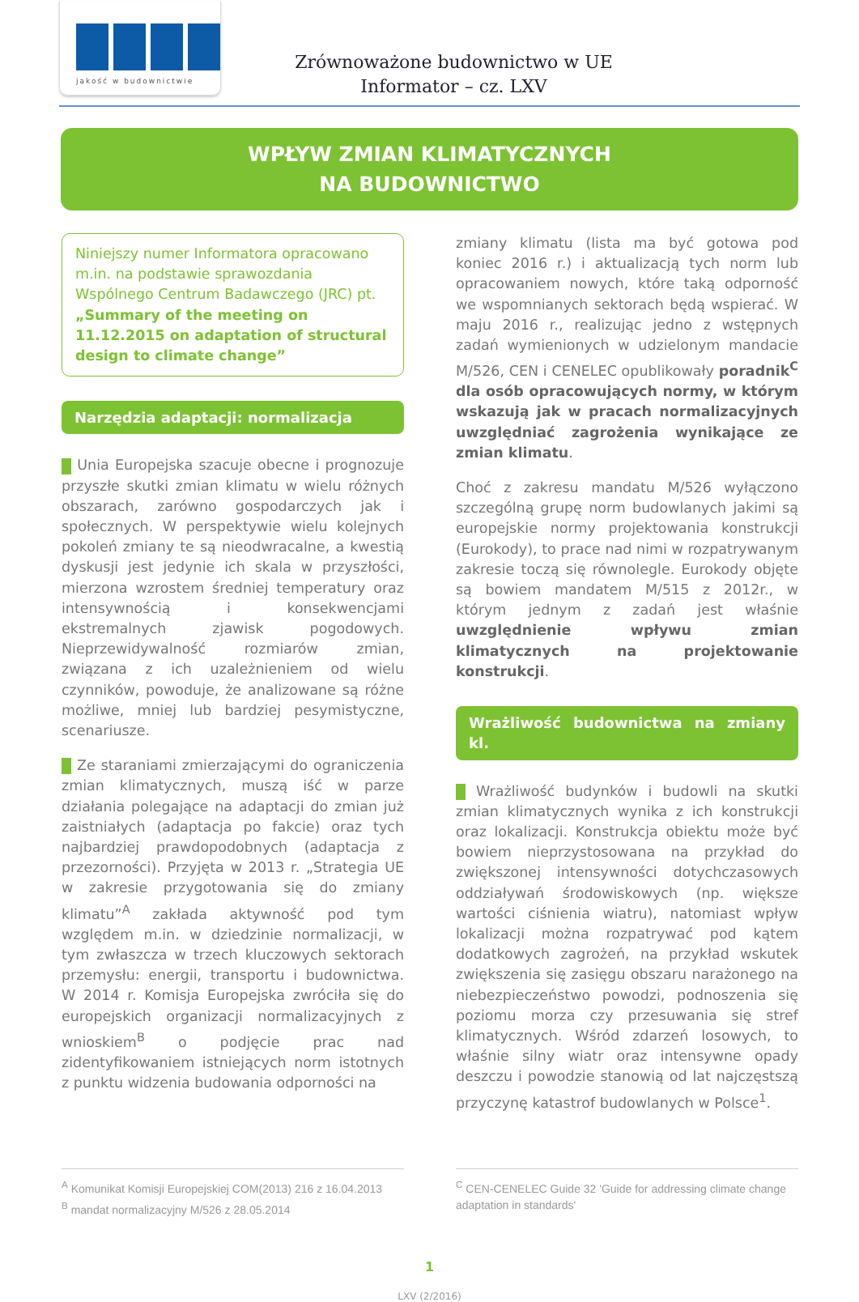jakość w budownictwie
Zrównoważone budownictwo w UE
Informator – cz. LXV
WPŁYW ZMIAN KLIMATYCZNYCH
NA BUDOWNICTWO
Niniejszy numer Informatora opracowano m.in. na podstawie sprawozdania Wspólnego Centrum Badawczego (JRC) pt. „Summary of the meeting on 11.12.2015 on adaptation of structural design to climate change”
Narzędzia adaptacji: normalizacja
Unia Europejska szacuje obecne i prognozuje przyszłe skutki zmian klimatu w wielu różnych obszarach, zarówno gospodarczych jak i społecznych. W perspektywie wielu kolejnych pokoleń zmiany te są nieodwracalne, a kwestią dyskusji jest jedynie ich skala w przyszłości, mierzona wzrostem średniej temperatury oraz intensywnością i konsekwencjami ekstremalnych zjawisk pogodowych. Nieprzewidywalność rozmiarów zmian, związana z ich uzależnieniem od wielu czynników, powoduje, że analizowane są różne możliwe, mniej lub bardziej pesymistyczne, scenariusze.
Ze staraniami zmierzającymi do ograniczenia zmian klimatycznych, muszą iść w parze działania polegające na adaptacji do zmian już zaistniałych (adaptacja po fakcie) oraz tych najbardziej prawdopodobnych (adaptacja z przezorności). Przyjęta w 2013 r. „Strategia UE w zakresie przygotowania się do zmiany klimatu”<sup>A</sup> zakłada aktywność pod tym względem m.in. w dziedzinie normalizacji, w tym zwłaszcza w trzech kluczowych sektorach przemysłu: energii, transportu i budownictwa. W 2014 r. Komisja Europejska zwróciła się do europejskich organizacji normalizacyjnych z wnioskiem<sup>B</sup> o podjęcie prac nad zidentyfikowaniem istniejących norm istotnych z punktu widzenia budowania odporności na
zmiany klimatu (lista ma być gotowa pod koniec 2016 r.) i aktualizacją tych norm lub opracowaniem nowych, które taką odporność we wspomnianych sektorach będą wspierać. W maju 2016 r., realizując jedno z wstępnych zadań wymienionych w udzielonym mandacie M/526, CEN i CENELEC opublikowały poradnik<sup>C</sup> dla osób opracowujących normy, w którym wskazują jak w pracach normalizacyjnych uwzględniać zagrożenia wynikające ze zmian klimatu.
Choć z zakresu mandatu M/526 wyłączono szczególną grupę norm budowlanych jakimi są europejskie normy projektowania konstrukcji (Eurokody), to prace nad nimi w rozpatrywanym zakresie toczą się równolegle. Eurokody objęte są bowiem mandatem M/515 z 2012r., w którym jednym z zadań jest właśnie uwzględnienie wpływu zmian klimatycznych na projektowanie konstrukcji.
Wrażliwość budownictwa na zmiany kl.
Wrażliwość budynków i budowli na skutki zmian klimatycznych wynika z ich konstrukcji oraz lokalizacji. Konstrukcja obiektu może być bowiem nieprzystosowana na przykład do zwiększonej intensywności dotychczasowych oddziaływań środowiskowych (np. większe wartości ciśnienia wiatru), natomiast wpływ lokalizacji można rozpatrywać pod kątem dodatkowych zagrożeń, na przykład wskutek zwiększenia się zasięgu obszaru narażonego na niebezpieczeństwo powodzi, podnoszenia się poziomu morza czy przesuwania się stref klimatycznych. Wśród zdarzeń losowych, to właśnie silny wiatr oraz intensywne opady deszczu i powodzie stanowią od lat najczęstszą przyczynę katastrof budowlanych w Polsce<sup>1</sup>.
<sup>A</sup> Komunikat Komisji Europejskiej COM(2013) 216 z 16.04.2013
<sup>B</sup> mandat normalizacyjny M/526 z 28.05.2014
<sup>C</sup> CEN-CENELEC Guide 32 'Guide for addressing climate change adaptation in standards'
1
LXV (2/2016)